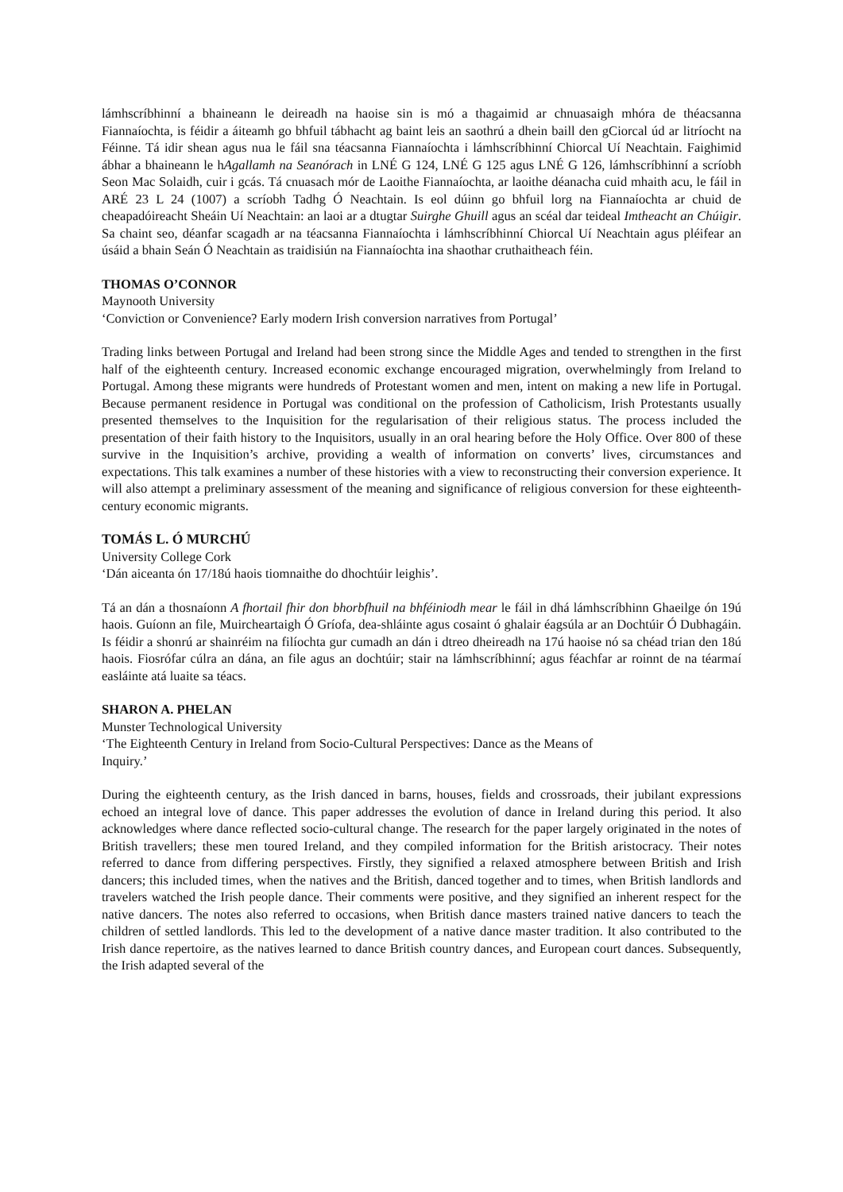lámhscríbhinní a bhaineann le deireadh na haoise sin is mó a thagaimid ar chnuasaigh mhóra de théacsanna Fiannaíochta, is féidir a áiteamh go bhfuil tábhacht ag baint leis an saothrú a dhein baill den gCiorcal úd ar litríocht na Féinne. Tá idir shean agus nua le fáil sna téacsanna Fiannaíochta i lámhscríbhinní Chiorcal Uí Neachtain. Faighimid ábhar a bhaineann le hAgallamh na Seanórach in LNÉ G 124, LNÉ G 125 agus LNÉ G 126, lámhscríbhinní a scríobh Seon Mac Solaidh, cuir i gcás. Tá cnuasach mór de Laoithe Fiannaíochta, ar laoithe déanacha cuid mhaith acu, le fáil in ARÉ 23 L 24 (1007) a scríobh Tadhg Ó Neachtain. Is eol dúinn go bhfuil lorg na Fiannaíochta ar chuid de cheapadóireacht Sheáin Uí Neachtain: an laoi ar a dtugtar Suirghe Ghuill agus an scéal dar teideal Imtheacht an Chúigir. Sa chaint seo, déanfar scagadh ar na téacsanna Fiannaíochta i lámhscríbhinní Chiorcal Uí Neachtain agus pléifear an úsáid a bhain Seán Ó Neachtain as traidisiún na Fiannaíochta ina shaothar cruthaitheach féin.
THOMAS O’CONNOR
Maynooth University
‘Conviction or Convenience? Early modern Irish conversion narratives from Portugal’
Trading links between Portugal and Ireland had been strong since the Middle Ages and tended to strengthen in the first half of the eighteenth century. Increased economic exchange encouraged migration, overwhelmingly from Ireland to Portugal. Among these migrants were hundreds of Protestant women and men, intent on making a new life in Portugal. Because permanent residence in Portugal was conditional on the profession of Catholicism, Irish Protestants usually presented themselves to the Inquisition for the regularisation of their religious status. The process included the presentation of their faith history to the Inquisitors, usually in an oral hearing before the Holy Office. Over 800 of these survive in the Inquisition’s archive, providing a wealth of information on converts’ lives, circumstances and expectations. This talk examines a number of these histories with a view to reconstructing their conversion experience. It will also attempt a preliminary assessment of the meaning and significance of religious conversion for these eighteenth-century economic migrants.
TOMÁS L. Ó MURCHÚ
University College Cork
‘Dán aiceanta ón 17/18ú haois tiomnaithe do dhochtúir leighis’.
Tá an dán a thosnaíonn A fhortail fhir don bhorbfhuil na bhféiniodh mear le fáil in dhá lámhscríbhinn Ghaeilge ón 19ú haois. Guíonn an file, Muircheartaigh Ó Gríofa, dea-shláinte agus cosaint ó ghalair éagsúla ar an Dochtúir Ó Dubhagáin. Is féidir a shonrú ar shainréim na filíochta gur cumadh an dán i dtreo dheireadh na 17ú haoise nó sa chéad trian den 18ú haois. Fiosrófar cúlra an dána, an file agus an dochtúir; stair na lámhscríbhinní; agus féachfar ar roinnt de na téarmaí easláinte atá luaite sa téacs.
SHARON A. PHELAN
Munster Technological University
‘The Eighteenth Century in Ireland from Socio-Cultural Perspectives: Dance as the Means of
Inquiry.’
During the eighteenth century, as the Irish danced in barns, houses, fields and crossroads, their jubilant expressions echoed an integral love of dance. This paper addresses the evolution of dance in Ireland during this period. It also acknowledges where dance reflected socio-cultural change. The research for the paper largely originated in the notes of British travellers; these men toured Ireland, and they compiled information for the British aristocracy. Their notes referred to dance from differing perspectives. Firstly, they signified a relaxed atmosphere between British and Irish dancers; this included times, when the natives and the British, danced together and to times, when British landlords and travelers watched the Irish people dance. Their comments were positive, and they signified an inherent respect for the native dancers. The notes also referred to occasions, when British dance masters trained native dancers to teach the children of settled landlords. This led to the development of a native dance master tradition. It also contributed to the Irish dance repertoire, as the natives learned to dance British country dances, and European court dances. Subsequently, the Irish adapted several of the